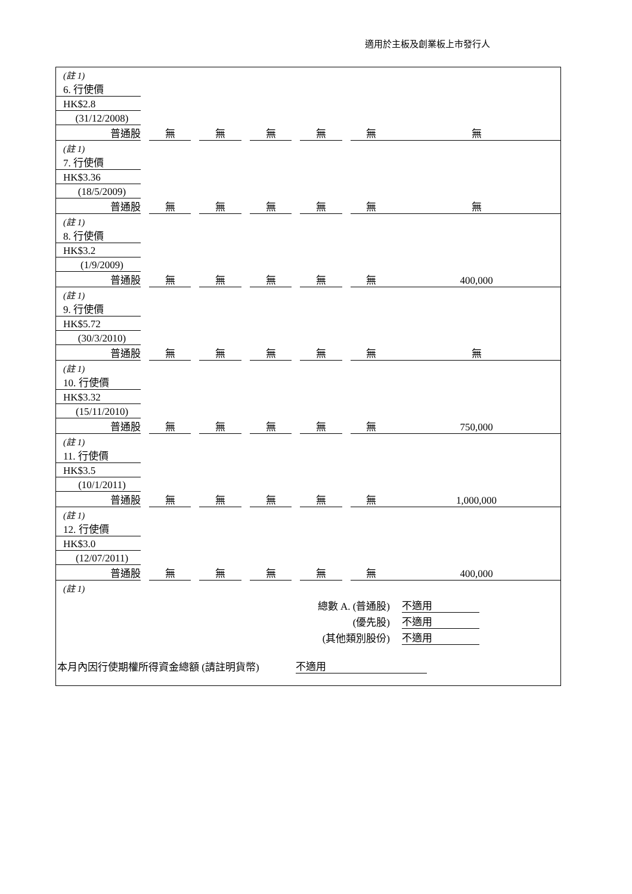適用於主板及創業板上市發行人
| (註 1) | | | | | | | | | | | |
| 6. 行使價 | | | | | | | | | | | |
| HK$2.8 | | | | | | | | | | | |
| (31/12/2008) | | | | | | | | | | | |
| 普通股 | | 無 | | 無 | | 無 | | 無 | | 無 | 無 |
| (註 1) | | | | | | | | | | | |
| 7. 行使價 | | | | | | | | | | | |
| HK$3.36 | | | | | | | | | | | |
| (18/5/2009) | | | | | | | | | | | |
| 普通股 | | 無 | | 無 | | 無 | | 無 | | 無 | 無 |
| (註 1) | | | | | | | | | | | |
| 8. 行使價 | | | | | | | | | | | |
| HK$3.2 | | | | | | | | | | | |
| (1/9/2009) | | | | | | | | | | | |
| 普通股 | | 無 | | 無 | | 無 | | 無 | | 無 | 400,000 |
| (註 1) | | | | | | | | | | | |
| 9. 行使價 | | | | | | | | | | | |
| HK$5.72 | | | | | | | | | | | |
| (30/3/2010) | | | | | | | | | | | |
| 普通股 | | 無 | | 無 | | 無 | | 無 | | 無 | 無 |
| (註 1) | | | | | | | | | | | |
| 10. 行使價 | | | | | | | | | | | |
| HK$3.32 | | | | | | | | | | | |
| (15/11/2010) | | | | | | | | | | | |
| 普通股 | | 無 | | 無 | | 無 | | 無 | | 無 | 750,000 |
| (註 1) | | | | | | | | | | | |
| 11. 行使價 | | | | | | | | | | | |
| HK$3.5 | | | | | | | | | | | |
| (10/1/2011) | | | | | | | | | | | |
| 普通股 | | 無 | | 無 | | 無 | | 無 | | 無 | 1,000,000 |
| (註 1) | | | | | | | | | | | |
| 12. 行使價 | | | | | | | | | | | |
| HK$3.0 | | | | | | | | | | | |
| (12/07/2011) | | | | | | | | | | | |
| 普通股 | | 無 | | 無 | | 無 | | 無 | | 無 | 400,000 |
| (註 1) | | | | | | | | | | | |
| 總數 A. (普通股) | | 不適用 | |
| (優先股) | | 不適用 | |
| (其他類別股份) | | 不適用 | |
| 本月內因行使期權所得資金總額 (請註明貨幣) | 不適用 | |